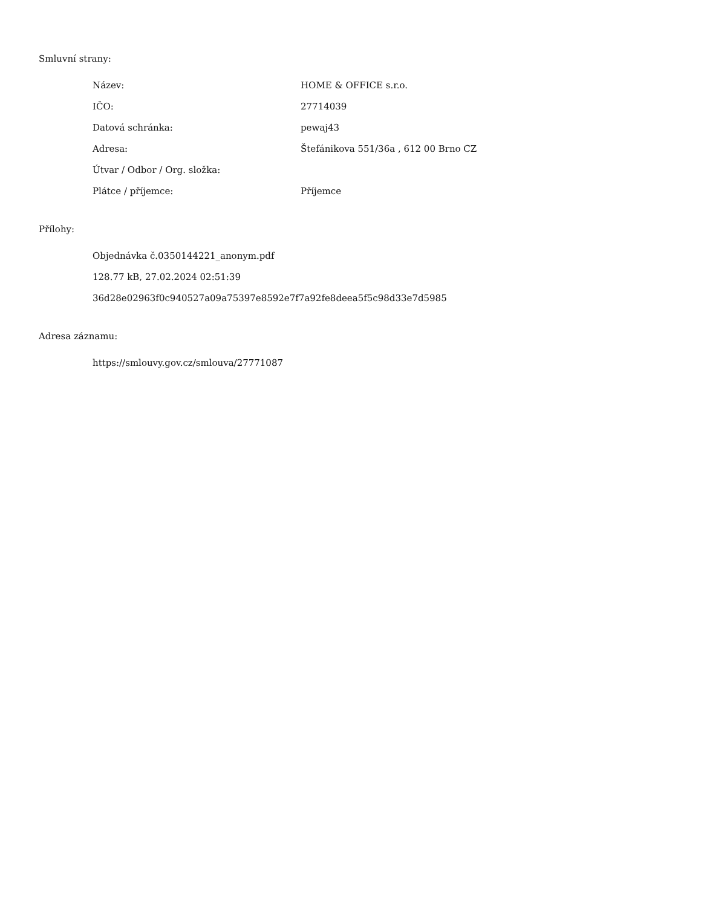Smluvní strany:
| Název: | HOME & OFFICE s.r.o. |
| IČO: | 27714039 |
| Datová schránka: | pewaj43 |
| Adresa: | Štefánikova 551/36a , 612 00 Brno CZ |
| Útvar / Odbor / Org. složka: | |
| Plátce / příjemce: | Příjemce |
Přílohy:
Objednávka č.0350144221_anonym.pdf
128.77 kB, 27.02.2024 02:51:39
36d28e02963f0c940527a09a75397e8592e7f7a92fe8deea5f5c98d33e7d5985
Adresa záznamu:
https://smlouvy.gov.cz/smlouva/27771087